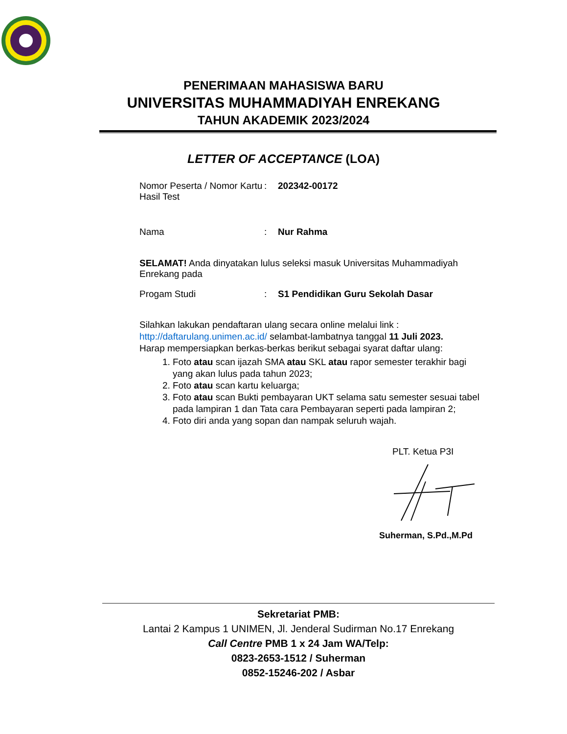PENERIMAAN MAHASISWA BARU
UNIVERSITAS MUHAMMADIYAH ENREKANG
TAHUN AKADEMIK 2023/2024
LETTER OF ACCEPTANCE (LOA)
Nomor Peserta / Nomor Kartu Hasil Test
: 202342-00172
Nama : Nur Rahma
SELAMAT! Anda dinyatakan lulus seleksi masuk Universitas Muhammadiyah Enrekang pada
Progam Studi : S1 Pendidikan Guru Sekolah Dasar
Silahkan lakukan pendaftaran ulang secara online melalui link :
http://daftarulang.unimen.ac.id/ selambat-lambatnya tanggal 11 Juli 2023.
Harap mempersiapkan berkas-berkas berikut sebagai syarat daftar ulang:
1. Foto atau scan ijazah SMA atau SKL atau rapor semester terakhir bagi yang akan lulus pada tahun 2023;
2. Foto atau scan kartu keluarga;
3. Foto atau scan Bukti pembayaran UKT selama satu semester sesuai tabel pada lampiran 1 dan Tata cara Pembayaran seperti pada lampiran 2;
4. Foto diri anda yang sopan dan nampak seluruh wajah.
PLT. Ketua P3I
Suherman, S.Pd.,M.Pd
Sekretariat PMB:
Lantai 2 Kampus 1 UNIMEN, Jl. Jenderal Sudirman No.17 Enrekang
Call Centre PMB 1 x 24 Jam WA/Telp:
0823-2653-1512 / Suherman
0852-15246-202 / Asbar